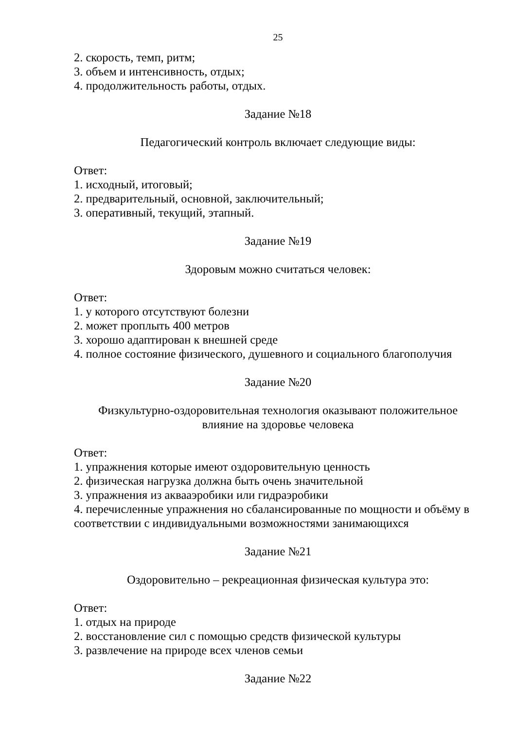25
2. скорость, темп, ритм;
3. объем и интенсивность, отдых;
4. продолжительность работы, отдых.
Задание №18
Педагогический контроль включает следующие виды:
Ответ:
1. исходный, итоговый;
2. предварительный, основной, заключительный;
3. оперативный, текущий, этапный.
Задание №19
Здоровым можно считаться человек:
Ответ:
1. у которого отсутствуют болезни
2. может проплыть 400 метров
3. хорошо адаптирован к внешней среде
4. полное состояние физического, душевного и социального благополучия
Задание №20
Физкультурно-оздоровительная технология оказывают положительное
влияние на здоровье человека
Ответ:
1. упражнения которые имеют оздоровительную ценность
2. физическая нагрузка должна быть очень значительной
3. упражнения из аквааэробики или гидраэробики
4. перечисленные упражнения но сбалансированные по мощности и объёму в соответствии с индивидуальными возможностями занимающихся
Задание №21
Оздоровительно – рекреационная физическая культура это:
Ответ:
1. отдых на природе
2. восстановление сил с помощью средств физической культуры
3. развлечение на природе всех членов семьи
Задание №22